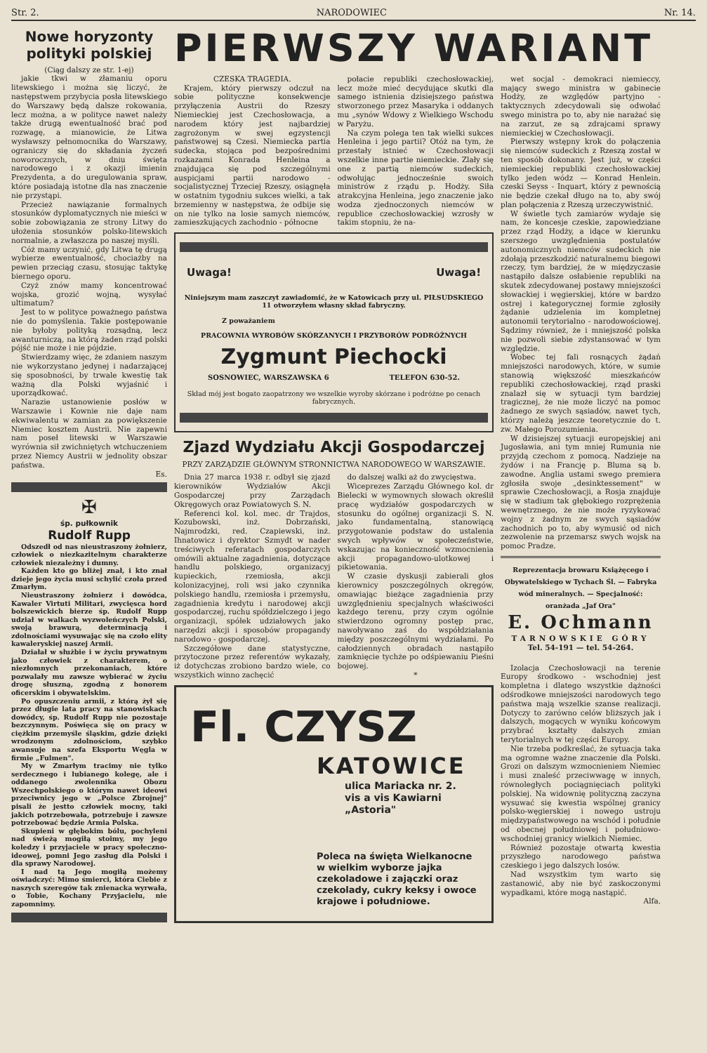Str. 2. NARODOWIEC Nr. 14.
Nowe horyzonty polityki polskiej
(Ciąg dalszy ze str. 1-ej)
jakie tkwi w złamaniu oporu litewskiego i można się liczyć, że następstwem przybycia posła litewskiego do Warszawy będą dalsze rokowania, lecz można, a w polityce nawet należy także drugą ewentualność brać pod rozwagę, a mianowicie, że Litwa wysławszy pełnomocnika do Warszawy, ograniczy się do składania życzeń noworocznych, w dniu święta narodowego i z okazji imienin Prezydenta, a do uregulowania spraw, które posiadają istotne dla nas znaczenie nie przystąpi.
Przecież nawiązanie formalnych stosunków dyplomatycznych nie mieści w sobie zobowiązania ze strony Litwy do ułożenia stosunków polsko-litewskich normalnie, a zwłaszcza po naszej myśli.
Cóż mamy uczynić, gdy Litwa tę drugą wybierze ewentualność, chociażby na pewien przeciąg czasu, stosując taktykę biernego oporu.
Czyż znów mamy koncentrować wojska, grozić wojną, wysyłać ultimatum?
Jest to w polityce poważnego państwa nie do pomyślenia. Takie postępowanie nie byłoby polityką rozsądną, lecz awanturniczą, na którą żaden rząd polski pójść nie może i nie pójdzie.
Stwierdzamy więc, że zdaniem naszym nie wykorzystano jedynej i nadarzającej się sposobności, by trwale kwestię tak ważną dla Polski wyjaśnić i uporządkować.
Narazie ustanowienie posłów w Warszawie i Kownie nie daje nam ekwiwalentu w zamian za powiększenie Niemiec kosztem Austrii. Nie zapewni nam poseł litewski w Warszawie wyrównia sił zwichniętych wtchuczeniem przez Niemcy Austrii w jednolity obszar państwa.
Es.
✠
śp. pułkownik
Rudolf Rupp
Odszedł od nas nieustraszony żołnierz, człowiek o niezkazitelnym charakterze człowiek niezależny i dumny.
Każden kto go bliżej znał, i kto znał dzieje jego życia musi schylić czoła przed Zmarłym.
Nieustraszony żołnierz i dowódca, Kawaler Virtuti Militari, zwycięsca hord bolszewickich bierze śp. Rudolf Rupp udział w walkach wyzwoleńczych Polski, swoją brawurą, determinacją i zdolnościami wysuwając się na czoło elity kawaleryskiej naszej Armii.
Działał w służbie i w życiu prywatnym jako człowiek z charakterem, o niezłomnych przekonaniach, które pozwalały mu zawsze wybierać w życiu drogę słuszną, zgodną z honorem oficerskim i obywatelskim.
Po opuszczeniu armii, z którą żył się przez długie lata pracy na stanowiskach dowódcy, śp. Rudolf Rupp nie pozostaje bezczynnym. Poświęca się on pracy w ciężkim przemyśle śląskim, gdzie dzięki wrodzonym zdolnościom, szybko awansuje na szefa Eksportu Węgla w firmie „Fulmen".
My w Zmarłym tracimy nie tylko serdecznego i lubianego kolegę, ale i oddanego zwolennika Obozu Wszechpolskiego o którym nawet ideowi przeciwnicy jego w „Polsce Zbrojnej" pisali że jestto człowiek mocny, taki jakich potrzebowała, potrzebuje i zawsze potrzebować będzie Armia Polska.
Skupieni w głębokim bólu, pochyleni nad świeżą mogiłą stoimy, my jego koledzy i przyjaciele w pracy społeczno-ideowej, pomni Jego zasług dla Polski i dla sprawy Narodowej.
I nad tą Jego mogiłą możemy oświadczyć: Mimo śmierci, która Ciebie z naszych szeregów tak znienacka wyrwała, o Tobie, Kochany Przyjacielu, nie zapomnimy.
PIERWSZY WARIANT
CZESKA TRAGEDIA.
Krajem, który pierwszy odczuł na sobie polityczne konsekwencje przyłączenia Austrii do Rzeszy Niemieckiej jest Czechosłowacja, a narodem który jest najbardziej zagrożonym w swej egzystencji państwowej są Czesi. Niemiecka partia sudecka, stojąca pod bezpośrednimi rozkazami Konrada Henleina a znajdująca się pod szczególnymi auspicjami partii narodowo - socjalistycznej Trzeciej Rzeszy, osiągnęła w ostatnim tygodniu sukces wielki, a tak brzemienny w następstwa, że odbije się on nie tylko na losie samych niemców, zamieszkujących zachodnio - północne
połacie republiki czechosłowackiej, lecz może mieć decydujące skutki dla samego istnienia dzisiejszego państwa stworzonego przez Masaryka i oddanych mu „synów Wdowy z Wielkiego Wschodu w Paryżu.
Na czym polega ten tak wielki sukces Henleina i jego partii? Otóż na tym, że przestały istnieć w Czechosłowacji wszelkie inne partie niemieckie. Zlały się one z partią niemców sudeckich, odwołując jednocześnie swoich ministrów z rządu p. Hodży. Siła atrakcyjna Henleina, jego znaczenie jako wodza zjednoczonych niemców w republice czechosłowackiej wzrosły w takim stopniu, że na-
Uwaga! Uwaga!
Niniejszym mam zaszczyt zawiadomić, że w Katowicach przy ul. PIŁSUDSKIEGO 11 otworzyłem własny skład fabryczny.
Z poważaniem
PRACOWNIA WYROBÓW SKÓRZANYCH I PRZYBORÓW PODRÓŻNYCH
Zygmunt Piechocki
SOSNOWIEC, WARSZAWSKA 6 TELEFON 630-52.
Skład mój jest bogato zaopatrzony we wszelkie wyroby skórzane i podróżne po cenach fabrycznych.
Zjazd Wydziału Akcji Gospodarczej
PRZY ZARZĄDZIE GŁÓWNYM STRONNICTWA NARODOWEGO W WARSZAWIE.
Dnia 27 marca 1938 r. odbył się zjazd kierowników Wydziałów Akcji Gospodarczej przy Zarządach Okręgowych oraz Powiatowych S. N.
Referenci kol. kol. mec. dr Trajdos, Kozubowski, inż. Dobrzański, Najmrodzki, red. Czapiewski, inż. Ihnatowicz i dyrektor Szmydt w nader treściwych referatach gospodarczych omówili aktualne zagadnienia, dotyczące handlu polskiego, organizacyj kupieckich, rzemiosła, akcji kolonizacyjnej, roli wsi jako czynnika polskiego handlu, rzemiosła i przemysłu, zagadnienia kredytu i narodowej akcji gospodarczej, ruchu spółdzielczego i jego organizacji, spółek udziałowych jako narzędzi akcji i sposobów propagandy narodowo - gospodarczej.
Szczegółowe dane statystyczne, przytoczone przez referentów wykazały, iż dotychczas zrobiono bardzo wiele, co wszystkich winno zachęcić
do dalszej walki aż do zwycięstwa.
Wiceprezes Zarządu Głównego kol. dr Bielecki w wymownych słowach określił pracę wydziałów gospodarczych w stosunku do ogólnej organizacji S. N. jako fundamentalną, stanowiącą przygotowanie podstaw do ustalenia swych wpływów w społeczeństwie, wskazując na konieczność wzmocnienia akcji propagandowo-ulotkowej i pikietowania.
W czasie dyskusji zabierali głos kierownicy poszczególnych okręgów, omawiając bieżące zagadnienia przy uwzględnieniu specjalnych właściwości każdego terenu, przy czym ogólnie stwierdzono ogromny postęp prac, nawoływano zaś do współdziałania między poszczególnymi wydziałami. Po całodziennych obradach nastąpiło zamknięcie tychże po odśpiewaniu Pieśni bojowej.
*
Fl. CZYSZ
KATOWICE
ulica Mariacka nr. 2.
vis a vis Kawiarni „Astoria"
Poleca na święta Wielkanocne w wielkim wyborze jajka czekoladowe i zajączki oraz czekolady, cukry keksy i owoce krajowe i południowe.
wet socjal - demokraci niemieccy, mający swego ministra w gabinecie Hodży, ze względów partyjno - taktycznych zdecydowali się odwołać swego ministra po to, aby nie narażać się na zarzut, ze są zdrajcami sprawy niemieckiej w Czechosłowacji.
Pierwszy wstępny krok do połączenia się niemców sudeckich z Rzeszą został w ten sposób dokonany. Jest już, w części niemieckiej republiki czechosłowackiej tylko jeden wódz — Konrad Henlein. czeski Seyss - Inquart, który z pewnością nie będzie czekał długo na to, aby swój plan połączenia z Rzeszą urzeczywistnić.
W świetle tych zamiarów wydaje się nam, że koncesje czeskie, zapowiedziane przez rząd Hodży, a idące w kierunku szerszego uwzględnienia postulatów autonomicznych niemców sudeckich nie zdołają przeszkodzić naturalnemu biegowi rzeczy, tym bardziej, że w międzyczasie nastąpiło dalsze osłabienie republiki na skutek zdecydowanej postawy mniejszości słowackiej i węgierskiej, które w bardzo ostrej i kategorycznej formie zgłosiły żądanie udzielenia im kompletnej autonomii terytorialno - narodowościowej. Sądzimy również, że i mniejszość polska nie pozwoli siebie zdystansować w tym względzie.
Wobec tej fali rosnących żądań mniejszości narodowych, które, w sumie stanowią większość mieszkańców republiki czechosłowackiej, rząd praski znalazł się w sytuacji tym bardziej tragicznej, że nie może liczyć na pomoc żadnego ze swych sąsiadów, nawet tych, którzy należą jeszcze teoretycznie do t. zw. Małego Porozumienia.
W dzisiejszej sytuacji europejskiej ani Jugosławia, ani tym mniej Rumunia nie przyjdą czechom z pomocą. Nadzieje na żydów i na Francję p. Bluma są b. zawodne. Anglia ustami swego premiera zgłosiła swoje „desinktessement" w sprawie Czechosłowacji, a Rosja znajduje się w stadium tak głębokiego rozprężenia wewnętrznego, że nie może ryzykować wojny z żadnym ze swych sąsiadów zachodnich po to, aby wymusić od nich zezwolenie na przemarsz swych wojsk na pomoc Pradze.
Reprezentacja browaru Książęcego i Obywatelskiego w Tychach Śl. — Fabryka wód mineralnych. — Specjalność: oranżada „Jaf Ora"
E. Ochmann
TARNOWSKIE GÓRY
Tel. 54-191 — tel. 54-264.
Izolacja Czechosłowacji na terenie Europy środkowo - wschodniej jest kompletna i dlatego wszystkie dążności odśrodkowe mniejszości narodowych tego państwa mają wszelkie szanse realizacji. Dotyczy to zarówno celów bliższych jak i dalszych, mogących w wyniku końcowym przybrać kształty dalszych zmian terytorialnych w tej części Europy.
Nie trzeba podkreślać, że sytuacja taka ma ogromne ważne znaczenie dla Polski. Grozi on dalszym wzmocnieniem Niemiec i musi znaleść przeciwwagę w innych, równoległych pociągnięciach polityki polskiej. Na widownię polityczną zaczyna wysuwać się kwestia wspólnej granicy polsko-węgierskiej i nowego ustroju międzypaństwowego na wschód i południe od obecnej południowej i południowo-wschodniej granicy wielkich Niemiec.
Również pozostaje otwartą kwestia przyszłego narodowego państwa czeskiego i jego dalszych losów.
Nad wszystkim tym warto się zastanowić, aby nie być zaskoczonymi wypadkami, które mogą nastąpić.
Alfa.